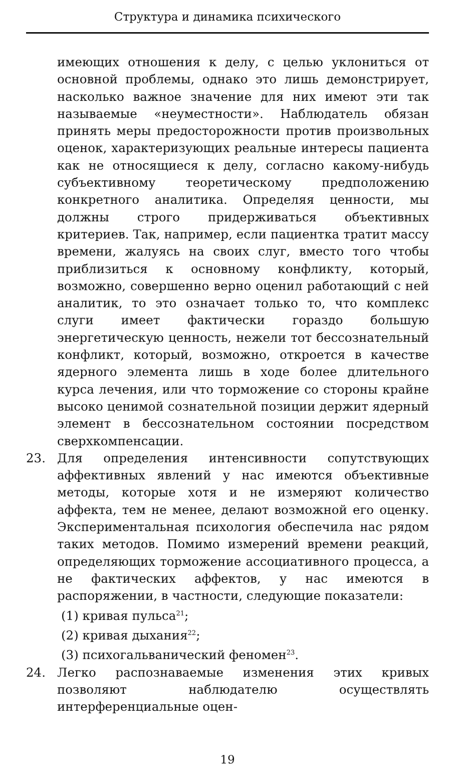Структура и динамика психического
имеющих отношения к делу, с целью уклониться от основной проблемы, однако это лишь демонстрирует, насколько важное значение для них имеют эти так называемые «неуместности». Наблюдатель обязан принять меры предосторожности против произвольных оценок, характеризующих реальные интересы пациента как не относящиеся к делу, согласно какому-нибудь субъективному теоретическому предположению конкретного аналитика. Определяя ценности, мы должны строго придерживаться объективных критериев. Так, например, если пациентка тратит массу времени, жалуясь на своих слуг, вместо того чтобы приблизиться к основному конфликту, который, возможно, совершенно верно оценил работающий с ней аналитик, то это означает только то, что комплекс слуги имеет фактически гораздо большую энергетическую ценность, нежели тот бессознательный конфликт, который, возможно, откроется в качестве ядерного элемента лишь в ходе более длительного курса лечения, или что торможение со стороны крайне высоко ценимой сознательной позиции держит ядерный элемент в бессознательном состоянии посредством сверхкомпенсации.
23. Для определения интенсивности сопутствующих аффективных явлений у нас имеются объективные методы, которые хотя и не измеряют количество аффекта, тем не менее, делают возможной его оценку. Экспериментальная психология обеспечила нас рядом таких методов. Помимо измерений времени реакций, определяющих торможение ассоциативного процесса, а не фактических аффектов, у нас имеются в распоряжении, в частности, следующие показатели:
(1) кривая пульса<sup>21</sup>;
(2) кривая дыхания<sup>22</sup>;
(3) психогальванический феномен<sup>23</sup>.
24. Легко распознаваемые изменения этих кривых позволяют наблюдателю осуществлять интерференциальные оцен-
19